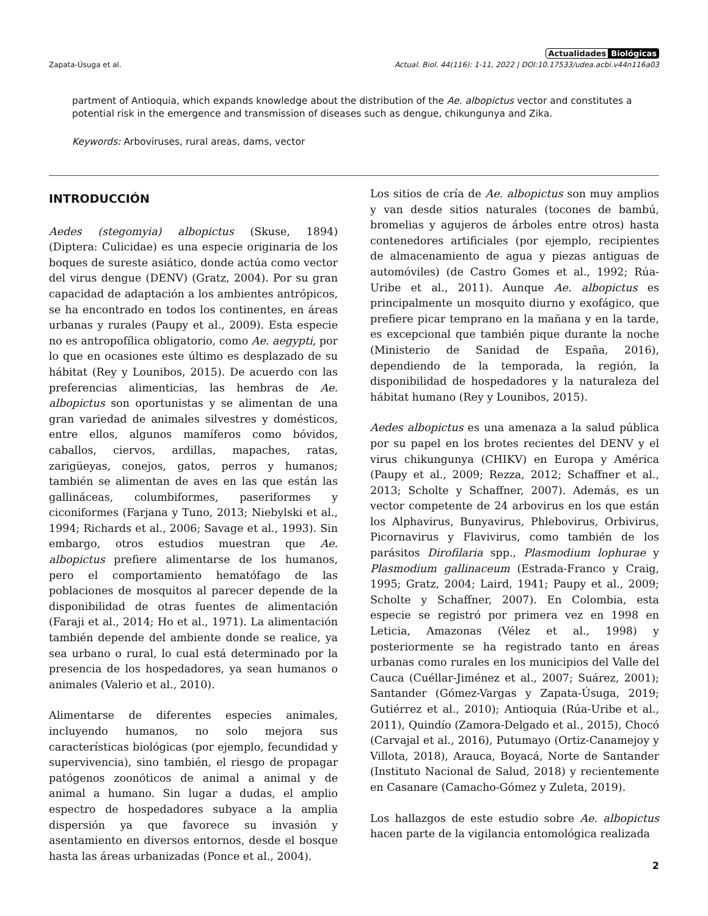Actualidades Biológicas
Zapata-Úsuga et al. Actual. Biol. 44(116): 1-11, 2022 | DOI:10.17533/udea.acbi.v44n116a03
partment of Antioquia, which expands knowledge about the distribution of the Ae. albopictus vector and constitutes a potential risk in the emergence and transmission of diseases such as dengue, chikungunya and Zika.
Keywords: Arboviruses, rural areas, dams, vector
INTRODUCCIÓN
Aedes (stegomyia) albopictus (Skuse, 1894) (Diptera: Culicidae) es una especie originaria de los boques de sureste asiático, donde actúa como vector del virus dengue (DENV) (Gratz, 2004). Por su gran capacidad de adaptación a los ambientes antrópicos, se ha encontrado en todos los continentes, en áreas urbanas y rurales (Paupy et al., 2009). Esta especie no es antropofílica obligatorio, como Ae. aegypti, por lo que en ocasiones este último es desplazado de su hábitat (Rey y Lounibos, 2015). De acuerdo con las preferencias alimenticias, las hembras de Ae. albopictus son oportunistas y se alimentan de una gran variedad de animales silvestres y domésticos, entre ellos, algunos mamíferos como bóvidos, caballos, ciervos, ardillas, mapaches, ratas, zarigüeyas, conejos, gatos, perros y humanos; también se alimentan de aves en las que están las gallináceas, columbiformes, paseriformes y ciconiformes (Farjana y Tuno, 2013; Niebylski et al., 1994; Richards et al., 2006; Savage et al., 1993). Sin embargo, otros estudios muestran que Ae. albopictus prefiere alimentarse de los humanos, pero el comportamiento hematófago de las poblaciones de mosquitos al parecer depende de la disponibilidad de otras fuentes de alimentación (Faraji et al., 2014; Ho et al., 1971). La alimentación también depende del ambiente donde se realice, ya sea urbano o rural, lo cual está determinado por la presencia de los hospedadores, ya sean humanos o animales (Valerio et al., 2010).
Alimentarse de diferentes especies animales, incluyendo humanos, no solo mejora sus características biológicas (por ejemplo, fecundidad y supervivencia), sino también, el riesgo de propagar patógenos zoonóticos de animal a animal y de animal a humano. Sin lugar a dudas, el amplio espectro de hospedadores subyace a la amplia dispersión ya que favorece su invasión y asentamiento en diversos entornos, desde el bosque hasta las áreas urbanizadas (Ponce et al., 2004).
Los sitios de cría de Ae. albopictus son muy amplios y van desde sitios naturales (tocones de bambú, bromelias y agujeros de árboles entre otros) hasta contenedores artificiales (por ejemplo, recipientes de almacenamiento de agua y piezas antiguas de automóviles) (de Castro Gomes et al., 1992; Rúa-Uribe et al., 2011). Aunque Ae. albopictus es principalmente un mosquito diurno y exofágico, que prefiere picar temprano en la mañana y en la tarde, es excepcional que también pique durante la noche (Ministerio de Sanidad de España, 2016), dependiendo de la temporada, la región, la disponibilidad de hospedadores y la naturaleza del hábitat humano (Rey y Lounibos, 2015).
Aedes albopictus es una amenaza a la salud pública por su papel en los brotes recientes del DENV y el virus chikungunya (CHIKV) en Europa y América (Paupy et al., 2009; Rezza, 2012; Schaffner et al., 2013; Scholte y Schaffner, 2007). Además, es un vector competente de 24 arbovirus en los que están los Alphavirus, Bunyavirus, Phlebovirus, Orbivirus, Picornavirus y Flavivirus, como también de los parásitos Dirofilaria spp., Plasmodium lophurae y Plasmodium gallinaceum (Estrada-Franco y Craig, 1995; Gratz, 2004; Laird, 1941; Paupy et al., 2009; Scholte y Schaffner, 2007). En Colombia, esta especie se registró por primera vez en 1998 en Leticia, Amazonas (Vélez et al., 1998) y posteriormente se ha registrado tanto en áreas urbanas como rurales en los municipios del Valle del Cauca (Cuéllar-Jiménez et al., 2007; Suárez, 2001); Santander (Gómez-Vargas y Zapata-Úsuga, 2019; Gutiérrez et al., 2010); Antioquia (Rúa-Uribe et al., 2011), Quindío (Zamora-Delgado et al., 2015), Chocó (Carvajal et al., 2016), Putumayo (Ortiz-Canamejoy y Villota, 2018), Arauca, Boyacá, Norte de Santander (Instituto Nacional de Salud, 2018) y recientemente en Casanare (Camacho-Gómez y Zuleta, 2019).
Los hallazgos de este estudio sobre Ae. albopictus hacen parte de la vigilancia entomológica realizada
2